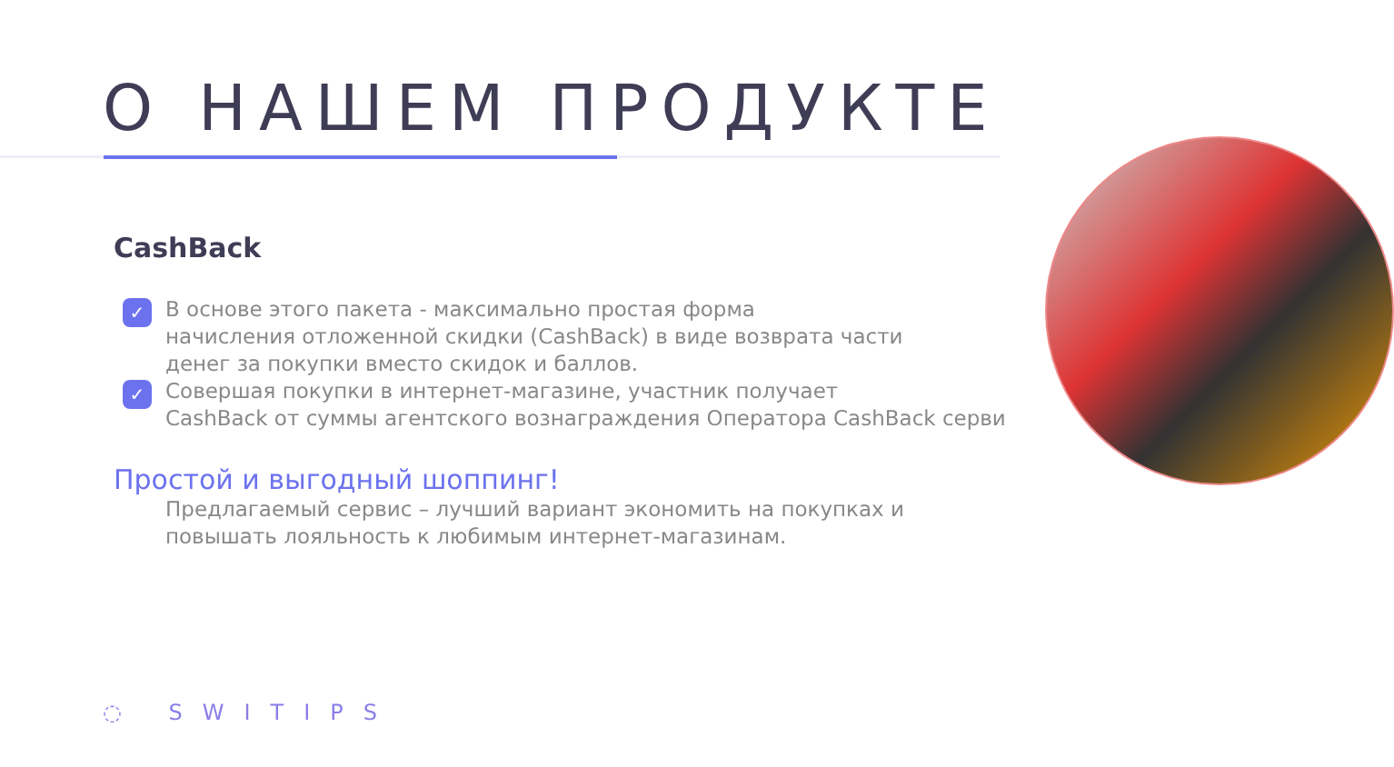О НАШЕМ ПРОДУКТЕ
CashBack
✓ В основе этого пакета - максимально простая форма
начисления отложенной скидки (CashBack) в виде возврата части
денег за покупки вместо скидок и баллов.
✓ Совершая покупки в интернет-магазине, участник получает
CashBack от суммы агентского вознаграждения Оператора CashBack серви
Простой и выгодный шоппинг!
Предлагаемый сервис – лучший вариант экономить на покупках и повышать лояльность к любимым интернет-магазинам.
◌ SWITIPS